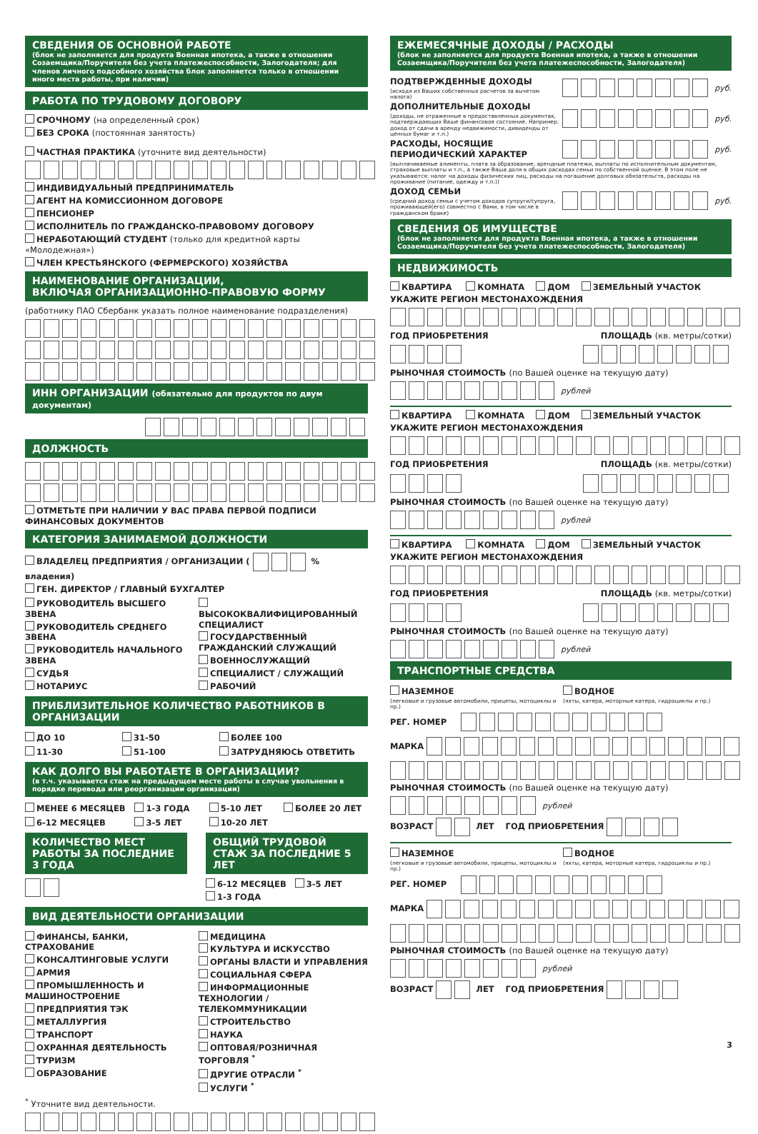СВЕДЕНИЯ ОБ ОСНОВНОЙ РАБОТЕ
(блок не заполняется для продукта Военная ипотека, а также в отношении Созаемщика/Поручителя без учета платежеспособности, Залогодателя; для членов личного подсобного хозяйства блок заполняется только в отношении иного места работы, при наличии)
РАБОТА ПО ТРУДОВОМУ ДОГОВОРУ
СРОЧНОМУ (на определенный срок)
БЕЗ СРОКА (постоянная занятость)
ЧАСТНАЯ ПРАКТИКА (уточните вид деятельности)
ИНДИВИДУАЛЬНЫЙ ПРЕДПРИНИМАТЕЛЬ
АГЕНТ НА КОМИССИОННОМ ДОГОВОРЕ
ПЕНСИОНЕР
ИСПОЛНИТЕЛЬ ПО ГРАЖДАНСКО-ПРАВОВОМУ ДОГОВОРУ
НЕРАБОТАЮЩИЙ СТУДЕНТ (только для кредитной карты «Молодежная»)
ЧЛЕН КРЕСТЬЯНСКОГО (ФЕРМЕРСКОГО) ХОЗЯЙСТВА
НАИМЕНОВАНИЕ ОРГАНИЗАЦИИ,
ВКЛЮЧАЯ ОРГАНИЗАЦИОННО-ПРАВОВУЮ ФОРМУ
(работнику ПАО Сбербанк указать полное наименование подразделения)
ИНН ОРГАНИЗАЦИИ (обязательно для продуктов по двум документам)
ДОЛЖНОСТЬ
ОТМЕТЬТЕ ПРИ НАЛИЧИИ У ВАС ПРАВА ПЕРВОЙ ПОДПИСИ ФИНАНСОВЫХ ДОКУМЕНТОВ
КАТЕГОРИЯ ЗАНИМАЕМОЙ ДОЛЖНОСТИ
ВЛАДЕЛЕЦ ПРЕДПРИЯТИЯ / ОРГАНИЗАЦИИ ( % владения)
ГЕН. ДИРЕКТОР / ГЛАВНЫЙ БУХГАЛТЕР
РУКОВОДИТЕЛЬ ВЫСШЕГО ЗВЕНА
РУКОВОДИТЕЛЬ СРЕДНЕГО ЗВЕНА
РУКОВОДИТЕЛЬ НАЧАЛЬНОГО ЗВЕНА
СУДЬЯ
НОТАРИУС
ВЫСОКОКВАЛИФИЦИРОВАННЫЙ СПЕЦИАЛИСТ
ГОСУДАРСТВЕННЫЙ ГРАЖДАНСКИЙ СЛУЖАЩИЙ
ВОЕННОСЛУЖАЩИЙ
СПЕЦИАЛИСТ / СЛУЖАЩИЙ
РАБОЧИЙ
ПРИБЛИЗИТЕЛЬНОЕ КОЛИЧЕСТВО РАБОТНИКОВ В ОРГАНИЗАЦИИ
ДО 10
31-50
БОЛЕЕ 100
11-30
51-100
ЗАТРУДНЯЮСЬ ОТВЕТИТЬ
КАК ДОЛГО ВЫ РАБОТАЕТЕ В ОРГАНИЗАЦИИ?
(в т.ч. указывается стаж на предыдущем месте работы в случае увольнения в порядке перевода или реорганизации организации)
МЕНЕЕ 6 МЕСЯЦЕВ
1-3 ГОДА
5-10 ЛЕТ
БОЛЕЕ 20 ЛЕТ
6-12 МЕСЯЦЕВ
3-5 ЛЕТ
10-20 ЛЕТ
КОЛИЧЕСТВО МЕСТ РАБОТЫ ЗА ПОСЛЕДНИЕ 3 ГОДА
ОБЩИЙ ТРУДОВОЙ СТАЖ ЗА ПОСЛЕДНИЕ 5 ЛЕТ
6-12 МЕСЯЦЕВ 3-5 ЛЕТ
1-3 ГОДА
ВИД ДЕЯТЕЛЬНОСТИ ОРГАНИЗАЦИИ
ФИНАНСЫ, БАНКИ, СТРАХОВАНИЕ
КОНСАЛТИНГОВЫЕ УСЛУГИ
АРМИЯ
ПРОМЫШЛЕННОСТЬ И МАШИНОСТРОЕНИЕ
ПРЕДПРИЯТИЯ ТЭК
МЕТАЛЛУРГИЯ
ТРАНСПОРТ
ОХРАННАЯ ДЕЯТЕЛЬНОСТЬ
ТУРИЗМ
ОБРАЗОВАНИЕ
МЕДИЦИНА
КУЛЬТУРА И ИСКУССТВО
ОРГАНЫ ВЛАСТИ И УПРАВЛЕНИЯ
СОЦИАЛЬНАЯ СФЕРА
ИНФОРМАЦИОННЫЕ ТЕХНОЛОГИИ / ТЕЛЕКОММУНИКАЦИИ
СТРОИТЕЛЬСТВО
НАУКА
ОПТОВАЯ/РОЗНИЧНАЯ ТОРГОВЛЯ <sup>*</sup>
ДРУГИЕ ОТРАСЛИ <sup>*</sup>
УСЛУГИ <sup>*</sup>
<sup>*</sup> Уточните вид деятельности.
ЕЖЕМЕСЯЧНЫЕ ДОХОДЫ / РАСХОДЫ
(блок не заполняется для продукта Военная ипотека, а также в отношении Созаемщика/Поручителя без учета платежеспособности, Залогодателя)
ПОДТВЕРЖДЕННЫЕ ДОХОДЫ
(исходя из Ваших собственных расчетов за вычетом налога)
руб.
ДОПОЛНИТЕЛЬНЫЕ ДОХОДЫ
(доходы, не отраженные в предоставленных документах, подтверждающих Ваше финансовое состояние. Например: доход от сдачи в аренду недвижимости, дивиденды от ценных бумаг и т.п.)
руб.
РАСХОДЫ, НОСЯЩИЕ ПЕРИОДИЧЕСКИЙ ХАРАКТЕР
руб.
(выплачиваемые алименты, плата за образование, арендные платежи, выплаты по исполнительным документам, страховые выплаты и т.п., а также Ваша доля в общих расходах семьи по собственной оценке. В этом поле не указываются: налог на доходы физических лиц, расходы на погашение долговых обязательств, расходы на проживание (питание, одежду и т.п.))
ДОХОД СЕМЬИ
(средний доход семьи с учетом доходов супруги/супруга, проживающей(его) совместно с Вами, в том числе в гражданском браке)
руб.
СВЕДЕНИЯ ОБ ИМУЩЕСТВЕ
(блок не заполняется для продукта Военная ипотека, а также в отношении Созаемщика/Поручителя без учета платежеспособности, Залогодателя)
НЕДВИЖИМОСТЬ
КВАРТИРА КОМНАТА ДОМ ЗЕМЕЛЬНЫЙ УЧАСТОК
УКАЖИТЕ РЕГИОН МЕСТОНАХОЖДЕНИЯ
ГОД ПРИОБРЕТЕНИЯ ПЛОЩАДЬ (кв. метры/сотки)
РЫНОЧНАЯ СТОИМОСТЬ (по Вашей оценке на текущую дату)
рублей
КВАРТИРА КОМНАТА ДОМ ЗЕМЕЛЬНЫЙ УЧАСТОК
УКАЖИТЕ РЕГИОН МЕСТОНАХОЖДЕНИЯ
ГОД ПРИОБРЕТЕНИЯ ПЛОЩАДЬ (кв. метры/сотки)
РЫНОЧНАЯ СТОИМОСТЬ (по Вашей оценке на текущую дату)
рублей
КВАРТИРА КОМНАТА ДОМ ЗЕМЕЛЬНЫЙ УЧАСТОК
УКАЖИТЕ РЕГИОН МЕСТОНАХОЖДЕНИЯ
ГОД ПРИОБРЕТЕНИЯ ПЛОЩАДЬ (кв. метры/сотки)
РЫНОЧНАЯ СТОИМОСТЬ (по Вашей оценке на текущую дату)
рублей
ТРАНСПОРТНЫЕ СРЕДСТВА
НАЗЕМНОЕ
(легковые и грузовые автомобили, прицепы, мотоциклы и пр.)
ВОДНОЕ
(яхты, катера, моторные катера, гидроциклы и пр.)
РЕГ. НОМЕР
МАРКА
РЫНОЧНАЯ СТОИМОСТЬ (по Вашей оценке на текущую дату)
рублей
ВОЗРАСТ ЛЕТ ГОД ПРИОБРЕТЕНИЯ
НАЗЕМНОЕ
(легковые и грузовые автомобили, прицепы, мотоциклы и пр.)
ВОДНОЕ
(яхты, катера, моторные катера, гидроциклы и пр.)
РЕГ. НОМЕР
МАРКА
РЫНОЧНАЯ СТОИМОСТЬ (по Вашей оценке на текущую дату)
рублей
ВОЗРАСТ ЛЕТ ГОД ПРИОБРЕТЕНИЯ
3